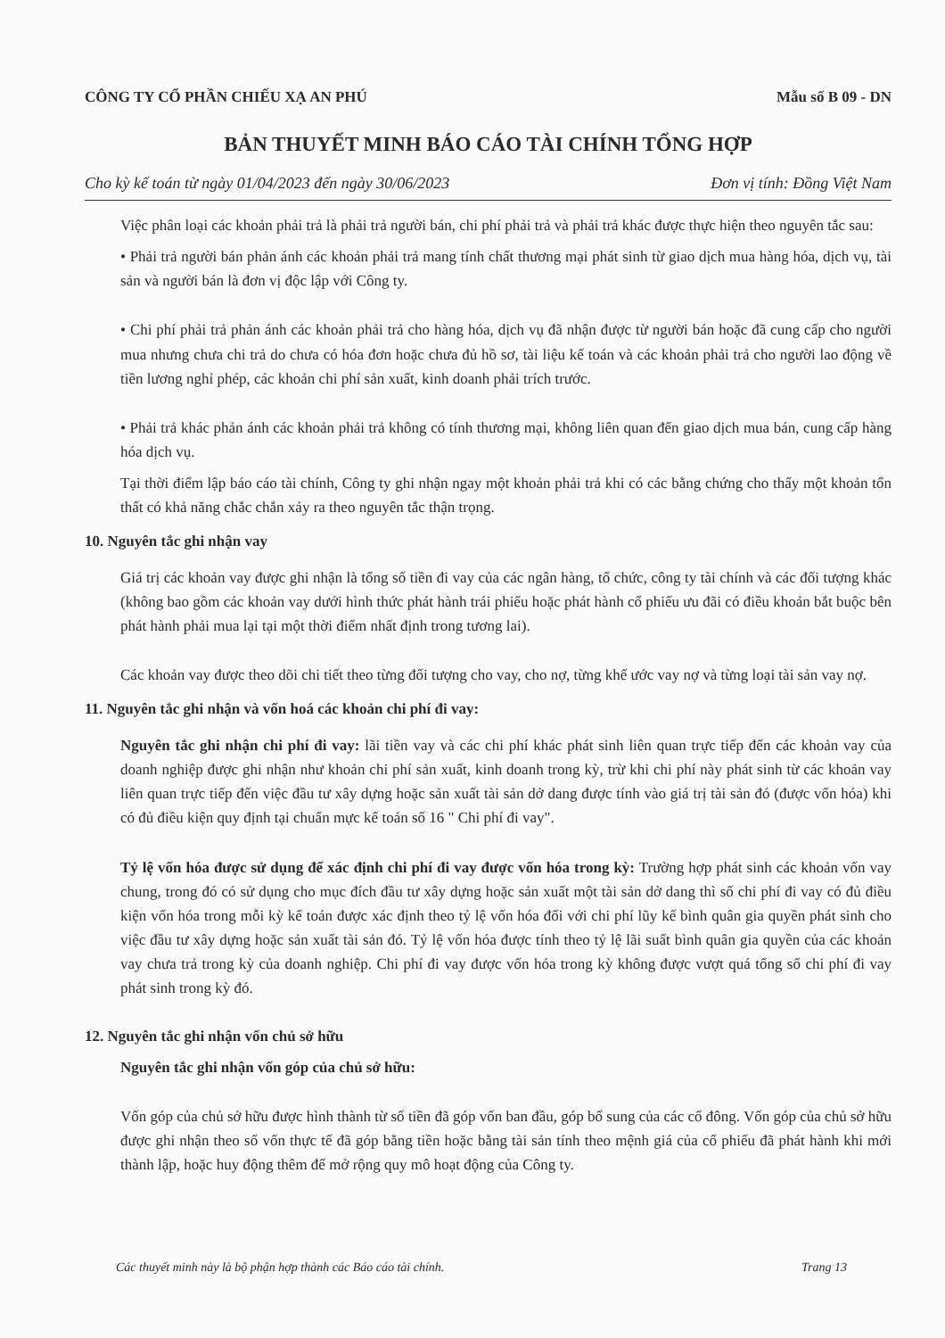CÔNG TY CỔ PHẦN CHIẾU XẠ AN PHÚ Mẫu số B 09 - DN
BẢN THUYẾT MINH BÁO CÁO TÀI CHÍNH TỔNG HỢP
Cho kỳ kế toán từ ngày 01/04/2023 đến ngày 30/06/2023 Đơn vị tính: Đồng Việt Nam
Việc phân loại các khoản phải trả là phải trả người bán, chi phí phải trả và phải trả khác được thực hiện theo nguyên tắc sau:
• Phải trả người bán phản ánh các khoản phải trả mang tính chất thương mại phát sinh từ giao dịch mua hàng hóa, dịch vụ, tài sản và người bán là đơn vị độc lập với Công ty.
• Chi phí phải trả phản ánh các khoản phải trả cho hàng hóa, dịch vụ đã nhận được từ người bán hoặc đã cung cấp cho người mua nhưng chưa chi trả do chưa có hóa đơn hoặc chưa đủ hồ sơ, tài liệu kế toán và các khoản phải trả cho người lao động về tiền lương nghỉ phép, các khoản chi phí sản xuất, kinh doanh phải trích trước.
• Phải trả khác phản ánh các khoản phải trả không có tính thương mại, không liên quan đến giao dịch mua bán, cung cấp hàng hóa dịch vụ.
Tại thời điểm lập báo cáo tài chính, Công ty ghi nhận ngay một khoản phải trả khi có các bằng chứng cho thấy một khoản tổn thất có khả năng chắc chắn xảy ra theo nguyên tắc thận trọng.
10. Nguyên tắc ghi nhận vay
Giá trị các khoản vay được ghi nhận là tổng số tiền đi vay của các ngân hàng, tổ chức, công ty tài chính và các đối tượng khác (không bao gồm các khoản vay dưới hình thức phát hành trái phiếu hoặc phát hành cổ phiếu ưu đãi có điều khoản bắt buộc bên phát hành phải mua lại tại một thời điểm nhất định trong tương lai).
Các khoản vay được theo dõi chi tiết theo từng đối tượng cho vay, cho nợ, từng khế ước vay nợ và từng loại tài sản vay nợ.
11. Nguyên tắc ghi nhận và vốn hoá các khoản chi phí đi vay:
Nguyên tắc ghi nhận chi phí đi vay: lãi tiền vay và các chi phí khác phát sinh liên quan trực tiếp đến các khoản vay của doanh nghiệp được ghi nhận như khoản chi phí sản xuất, kinh doanh trong kỳ, trừ khi chi phí này phát sinh từ các khoản vay liên quan trực tiếp đến việc đầu tư xây dựng hoặc sản xuất tài sản dở dang được tính vào giá trị tài sản đó (được vốn hóa) khi có đủ điều kiện quy định tại chuẩn mực kế toán số 16 " Chi phí đi vay".
Tỷ lệ vốn hóa được sử dụng để xác định chi phí đi vay được vốn hóa trong kỳ: Trường hợp phát sinh các khoản vốn vay chung, trong đó có sử dụng cho mục đích đầu tư xây dựng hoặc sản xuất một tài sản dở dang thì số chi phí đi vay có đủ điều kiện vốn hóa trong mỗi kỳ kế toán được xác định theo tỷ lệ vốn hóa đối với chi phí lũy kế bình quân gia quyền phát sinh cho việc đầu tư xây dựng hoặc sản xuất tài sản đó. Tỷ lệ vốn hóa được tính theo tỷ lệ lãi suất bình quân gia quyền của các khoản vay chưa trả trong kỳ của doanh nghiệp. Chi phí đi vay được vốn hóa trong kỳ không được vượt quá tổng số chi phí đi vay phát sinh trong kỳ đó.
12. Nguyên tắc ghi nhận vốn chủ sở hữu
Nguyên tắc ghi nhận vốn góp của chủ sở hữu:
Vốn góp của chủ sở hữu được hình thành từ số tiền đã góp vốn ban đầu, góp bổ sung của các cổ đông. Vốn góp của chủ sở hữu được ghi nhận theo số vốn thực tế đã góp bằng tiền hoặc bằng tài sản tính theo mệnh giá của cổ phiếu đã phát hành khi mới thành lập, hoặc huy động thêm để mở rộng quy mô hoạt động của Công ty.
Các thuyết minh này là bộ phận hợp thành các Báo cáo tài chính. Trang 13